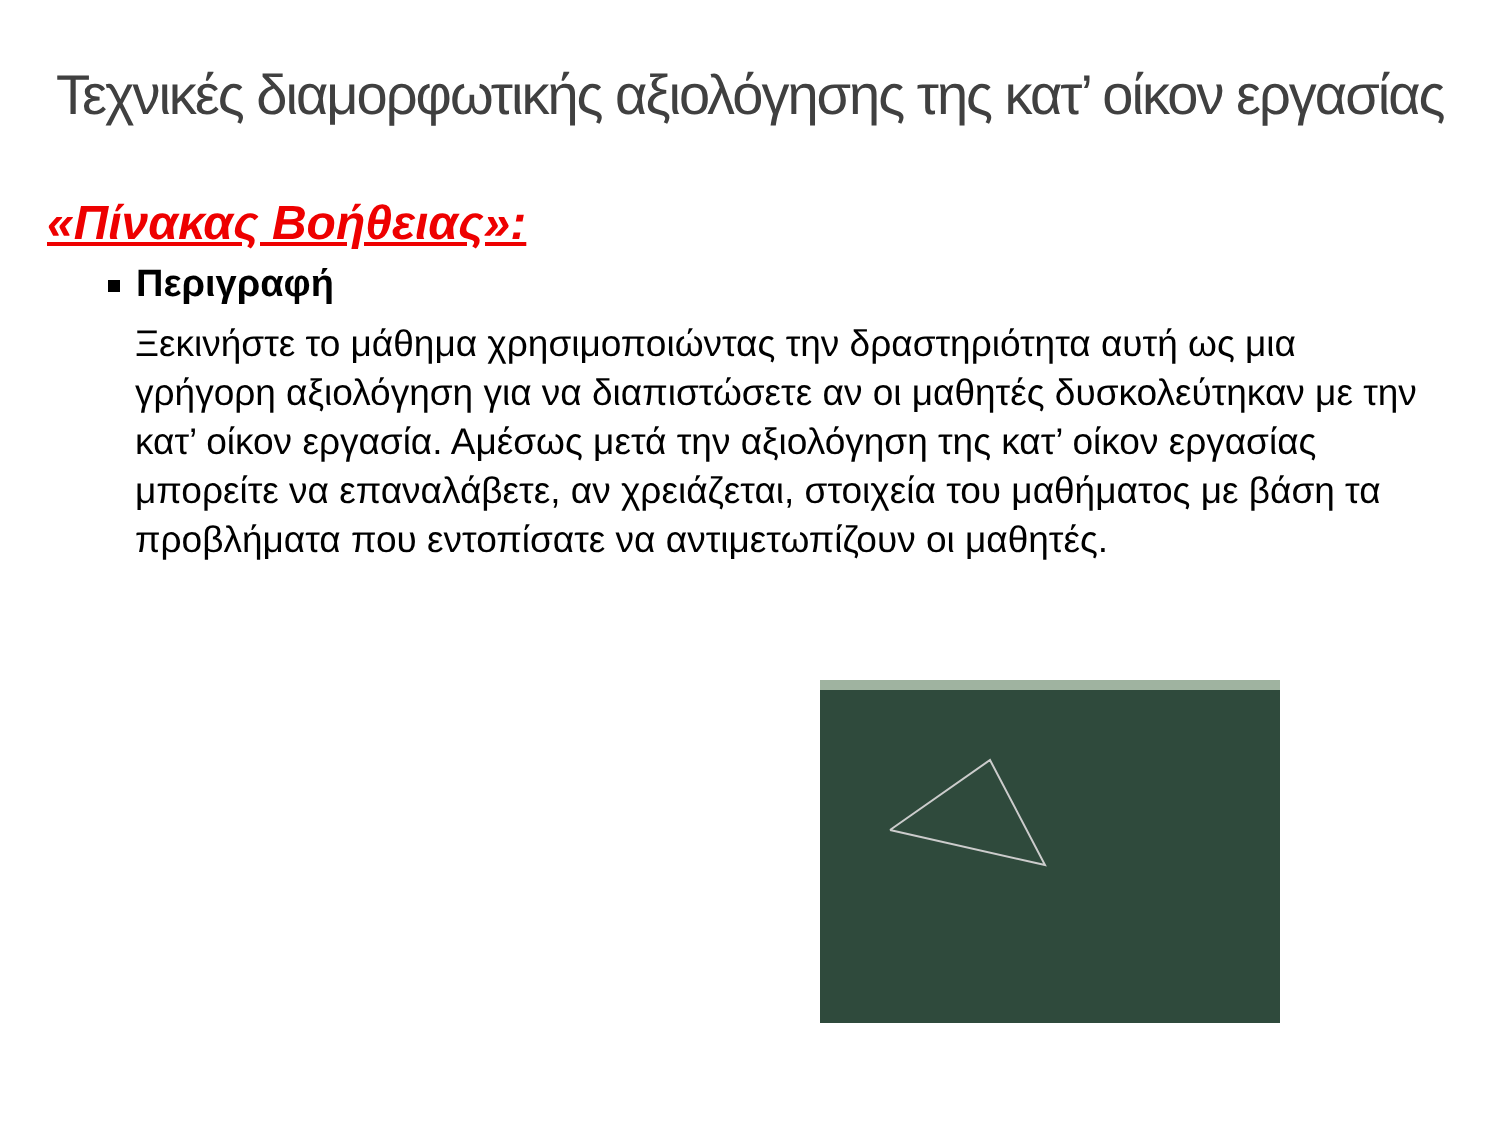Τεχνικές διαμορφωτικής αξιολόγησης της κατ’ οίκον εργασίας
«Πίνακας Βοήθειας»:
Περιγραφή
Ξεκινήστε το μάθημα χρησιμοποιώντας την δραστηριότητα αυτή ως μια γρήγορη αξιολόγηση για να διαπιστώσετε αν οι μαθητές δυσκολεύτηκαν με την κατ’ οίκον εργασία. Αμέσως μετά την αξιολόγηση της κατ’ οίκον εργασίας μπορείτε να επαναλάβετε, αν χρειάζεται, στοιχεία του μαθήματος με βάση τα προβλήματα που εντοπίσατε να αντιμετωπίζουν οι μαθητές.